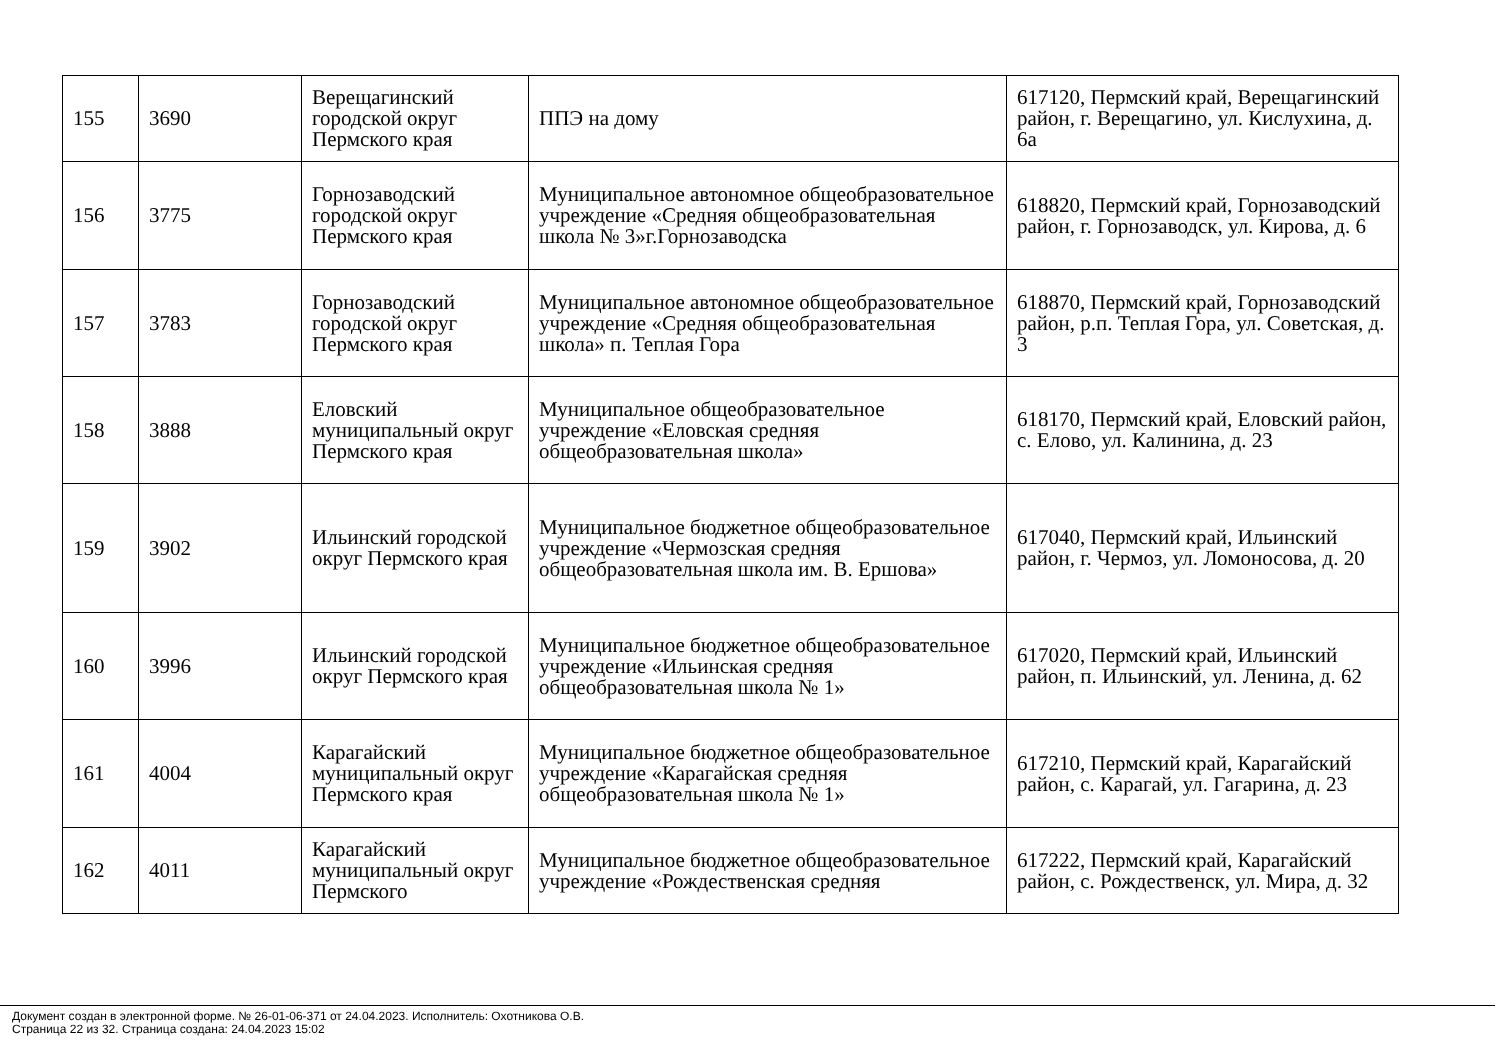| 155 | 3690 | Верещагинский городской округ Пермского края | ППЭ на дому | 617120, Пермский край, Верещагинский район, г. Верещагино, ул. Кислухина, д. 6а |
| 156 | 3775 | Горнозаводский городской округ Пермского края | Муниципальное автономное общеобразовательное учреждение «Средняя общеобразовательная школа № 3»г.Горнозаводска | 618820, Пермский край, Горнозаводский район, г. Горнозаводск, ул. Кирова, д. 6 |
| 157 | 3783 | Горнозаводский городской округ Пермского края | Муниципальное автономное общеобразовательное учреждение «Средняя общеобразовательная школа» п. Теплая Гора | 618870, Пермский край, Горнозаводский район, р.п. Теплая Гора, ул. Советская, д. 3 |
| 158 | 3888 | Еловский муниципальный округ Пермского края | Муниципальное общеобразовательное учреждение «Еловская средняя общеобразовательная школа» | 618170, Пермский край, Еловский район, с. Елово, ул. Калинина, д. 23 |
| 159 | 3902 | Ильинский городской округ Пермского края | Муниципальное бюджетное общеобразовательное учреждение «Чермозская средняя общеобразовательная школа им. В. Ершова» | 617040, Пермский край, Ильинский район, г. Чермоз, ул. Ломоносова, д. 20 |
| 160 | 3996 | Ильинский городской округ Пермского края | Муниципальное бюджетное общеобразовательное учреждение «Ильинская средняя общеобразовательная школа № 1» | 617020, Пермский край, Ильинский район, п. Ильинский, ул. Ленина, д. 62 |
| 161 | 4004 | Карагайский муниципальный округ Пермского края | Муниципальное бюджетное общеобразовательное учреждение «Карагайская средняя общеобразовательная школа № 1» | 617210, Пермский край, Карагайский район, с. Карагай, ул. Гагарина, д. 23 |
| 162 | 4011 | Карагайский муниципальный округ Пермского | Муниципальное бюджетное общеобразовательное учреждение «Рождественская средняя | 617222, Пермский край, Карагайский район, с. Рождественск, ул. Мира, д. 32 |
Документ создан в электронной форме. № 26-01-06-371 от 24.04.2023. Исполнитель: Охотникова О.В.
Страница 22 из 32. Страница создана: 24.04.2023 15:02